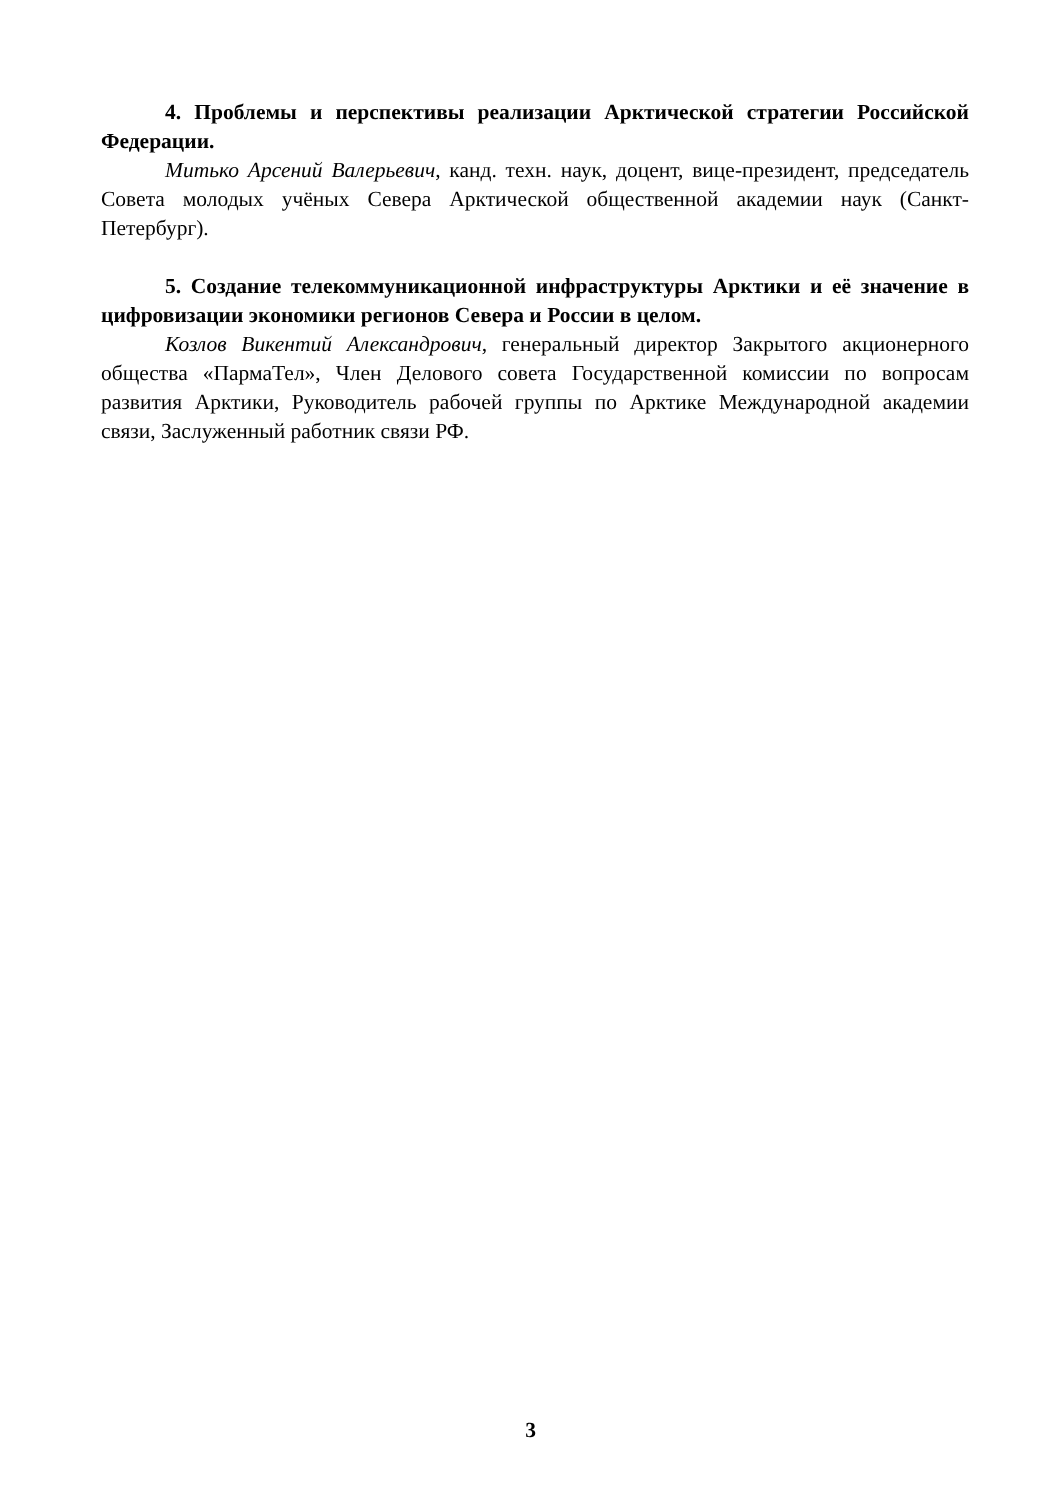4. Проблемы и перспективы реализации Арктической стратегии Российской Федерации.
Митько Арсений Валерьевич, канд. техн. наук, доцент, вице-президент, председатель Совета молодых учёных Севера Арктической общественной академии наук (Санкт-Петербург).
5. Создание телекоммуникационной инфраструктуры Арктики и её значение в цифровизации экономики регионов Севера и России в целом.
Козлов Викентий Александрович, генеральный директор Закрытого акционерного общества «ПармаТел», Член Делового совета Государственной комиссии по вопросам развития Арктики, Руководитель рабочей группы по Арктике Международной академии связи, Заслуженный работник связи РФ.
3